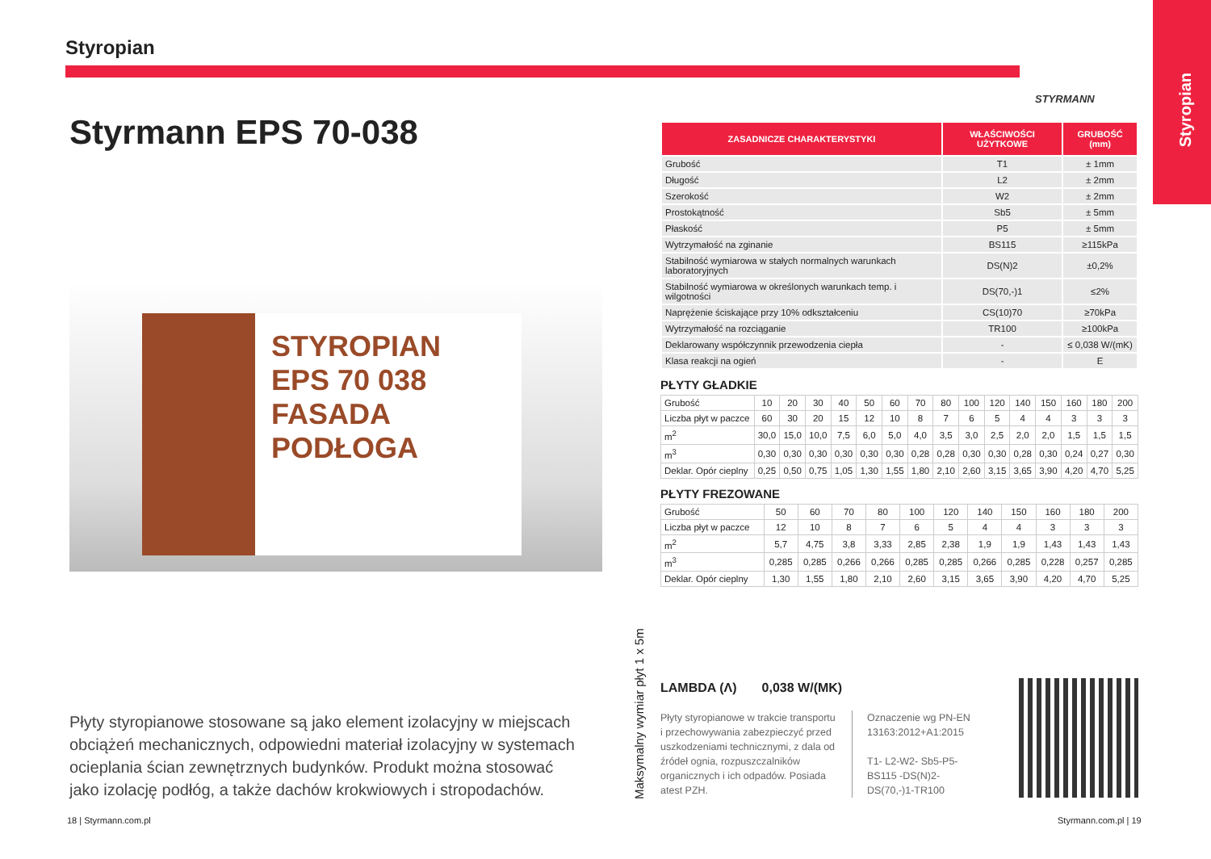Styropian
Styropian
STYRMANN
Styrmann EPS 70-038
STYROPIAN EPS 70 038
FASADA
PODŁOGA
Płyty styropianowe stosowane są jako element izolacyjny w miejscach obciążeń mechanicznych, odpowiedni materiał izolacyjny w systemach ocieplania ścian zewnętrznych budynków. Produkt można stosować jako izolację podłóg, a także dachów krokwiowych i stropodachów.
| ZASADNICZE CHARAKTERYSTYKI | WŁAŚCIWOŚCI UŻYTKOWE | GRUBOŚĆ (mm) |
| --- | --- | --- |
| Grubość | T1 | ± 1mm |
| Długość | L2 | ± 2mm |
| Szerokość | W2 | ± 2mm |
| Prostokątność | Sb5 | ± 5mm |
| Płaskość | P5 | ± 5mm |
| Wytrzymałość na zginanie | BS115 | ≥115kPa |
| Stabilność wymiarowa w stałych normalnych warunkach laboratoryjnych | DS(N)2 | ±0,2% |
| Stabilność wymiarowa w określonych warunkach temp. i wilgotności | DS(70,-)1 | ≤2% |
| Naprężenie ściskające przy 10% odkształceniu | CS(10)70 | ≥70kPa |
| Wytrzymałość na rozciąganie | TR100 | ≥100kPa |
| Deklarowany współczynnik przewodzenia ciepła | - | ≤ 0,038 W/(mK) |
| Klasa reakcji na ogień | - | E |
PŁYTY GŁADKIE
| Grubość | 10 | 20 | 30 | 40 | 50 | 60 | 70 | 80 | 100 | 120 | 140 | 150 | 160 | 180 | 200 |
| Liczba płyt w paczce | 60 | 30 | 20 | 15 | 12 | 10 | 8 | 7 | 6 | 5 | 4 | 4 | 3 | 3 | 3 |
| m<sup>2</sup> | 30,0 | 15,0 | 10,0 | 7,5 | 6,0 | 5,0 | 4,0 | 3,5 | 3,0 | 2,5 | 2,0 | 2,0 | 1,5 | 1,5 | 1,5 |
| m<sup>3</sup> | 0,30 | 0,30 | 0,30 | 0,30 | 0,30 | 0,30 | 0,28 | 0,28 | 0,30 | 0,30 | 0,28 | 0,30 | 0,24 | 0,27 | 0,30 |
| Deklar. Opór cieplny | 0,25 | 0,50 | 0,75 | 1,05 | 1,30 | 1,55 | 1,80 | 2,10 | 2,60 | 3,15 | 3,65 | 3,90 | 4,20 | 4,70 | 5,25 |
PŁYTY FREZOWANE
| Grubość | 50 | 60 | 70 | 80 | 100 | 120 | 140 | 150 | 160 | 180 | 200 |
| Liczba płyt w paczce | 12 | 10 | 8 | 7 | 6 | 5 | 4 | 4 | 3 | 3 | 3 |
| m<sup>2</sup> | 5,7 | 4,75 | 3,8 | 3,33 | 2,85 | 2,38 | 1,9 | 1,9 | 1,43 | 1,43 | 1,43 |
| m<sup>3</sup> | 0,285 | 0,285 | 0,266 | 0,266 | 0,285 | 0,285 | 0,266 | 0,285 | 0,228 | 0,257 | 0,285 |
| Deklar. Opór cieplny | 1,30 | 1,55 | 1,80 | 2,10 | 2,60 | 3,15 | 3,65 | 3,90 | 4,20 | 4,70 | 5,25 |
Maksymalny wymiar płyt 1 x 5m
LAMBDA (Λ) 0,038 W/(MK)
Płyty styropianowe w trakcie transportu i przechowywania zabezpieczyć przed uszkodzeniami technicznymi, z dala od źródeł ognia, rozpuszczalników organicznych i ich odpadów. Posiada atest PZH.
Oznaczenie wg PN-EN 13163:2012+A1:2015
T1- L2-W2- Sb5-P5-BS115 -DS(N)2-DS(70,-)1-TR100
18 | Styrmann.com.pl Styrmann.com.pl | 19